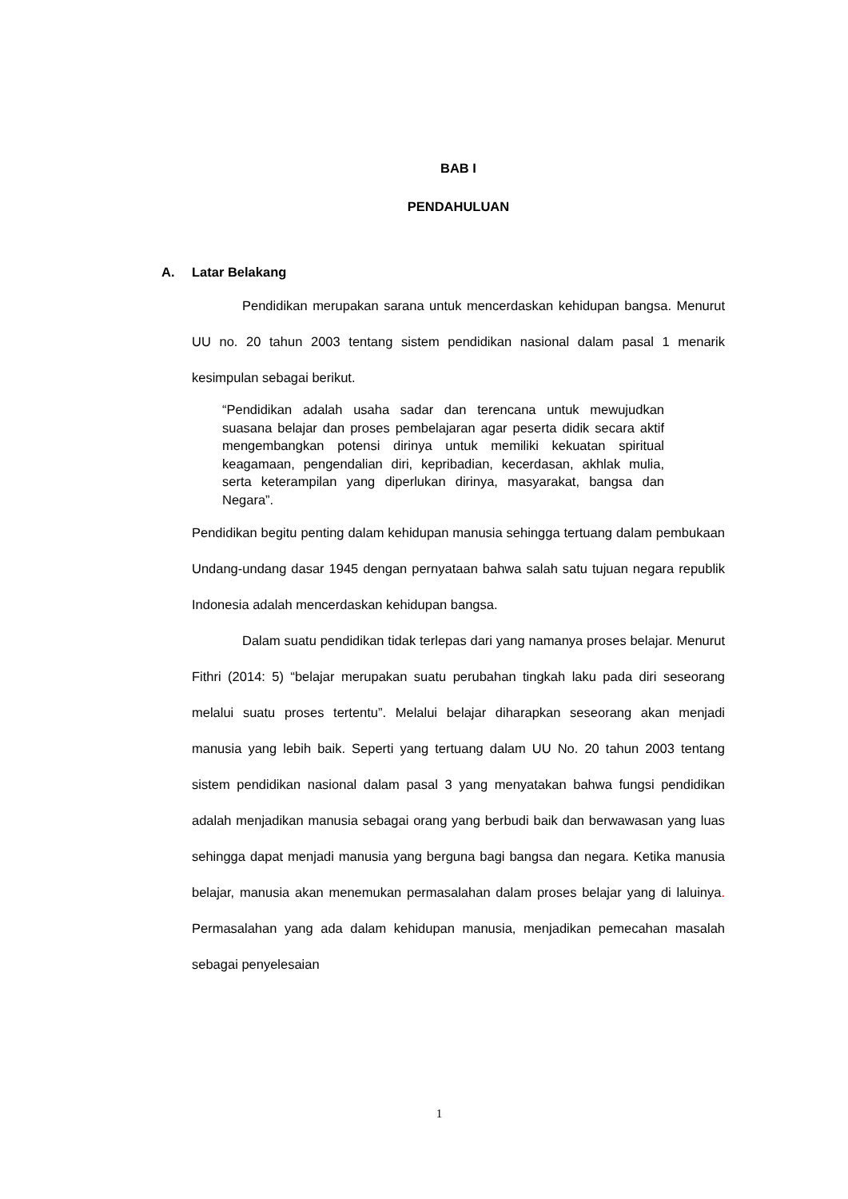BAB I
PENDAHULUAN
A. Latar Belakang
Pendidikan merupakan sarana untuk mencerdaskan kehidupan bangsa. Menurut UU no. 20 tahun 2003 tentang sistem pendidikan nasional dalam pasal 1 menarik kesimpulan sebagai berikut.
“Pendidikan adalah usaha sadar dan terencana untuk mewujudkan suasana belajar dan proses pembelajaran agar peserta didik secara aktif mengembangkan potensi dirinya untuk memiliki kekuatan spiritual keagamaan, pengendalian diri, kepribadian, kecerdasan, akhlak mulia, serta keterampilan yang diperlukan dirinya, masyarakat, bangsa dan Negara”.
Pendidikan begitu penting dalam kehidupan manusia sehingga tertuang dalam pembukaan Undang-undang dasar 1945 dengan pernyataan bahwa salah satu tujuan negara republik Indonesia adalah mencerdaskan kehidupan bangsa.
Dalam suatu pendidikan tidak terlepas dari yang namanya proses belajar. Menurut Fithri (2014: 5) “belajar merupakan suatu perubahan tingkah laku pada diri seseorang melalui suatu proses tertentu”. Melalui belajar diharapkan seseorang akan menjadi manusia yang lebih baik. Seperti yang tertuang dalam UU No. 20 tahun 2003 tentang sistem pendidikan nasional dalam pasal 3 yang menyatakan bahwa fungsi pendidikan adalah menjadikan manusia sebagai orang yang berbudi baik dan berwawasan yang luas sehingga dapat menjadi manusia yang berguna bagi bangsa dan negara. Ketika manusia belajar, manusia akan menemukan permasalahan dalam proses belajar yang di laluinya. Permasalahan yang ada dalam kehidupan manusia, menjadikan pemecahan masalah sebagai penyelesaian
1